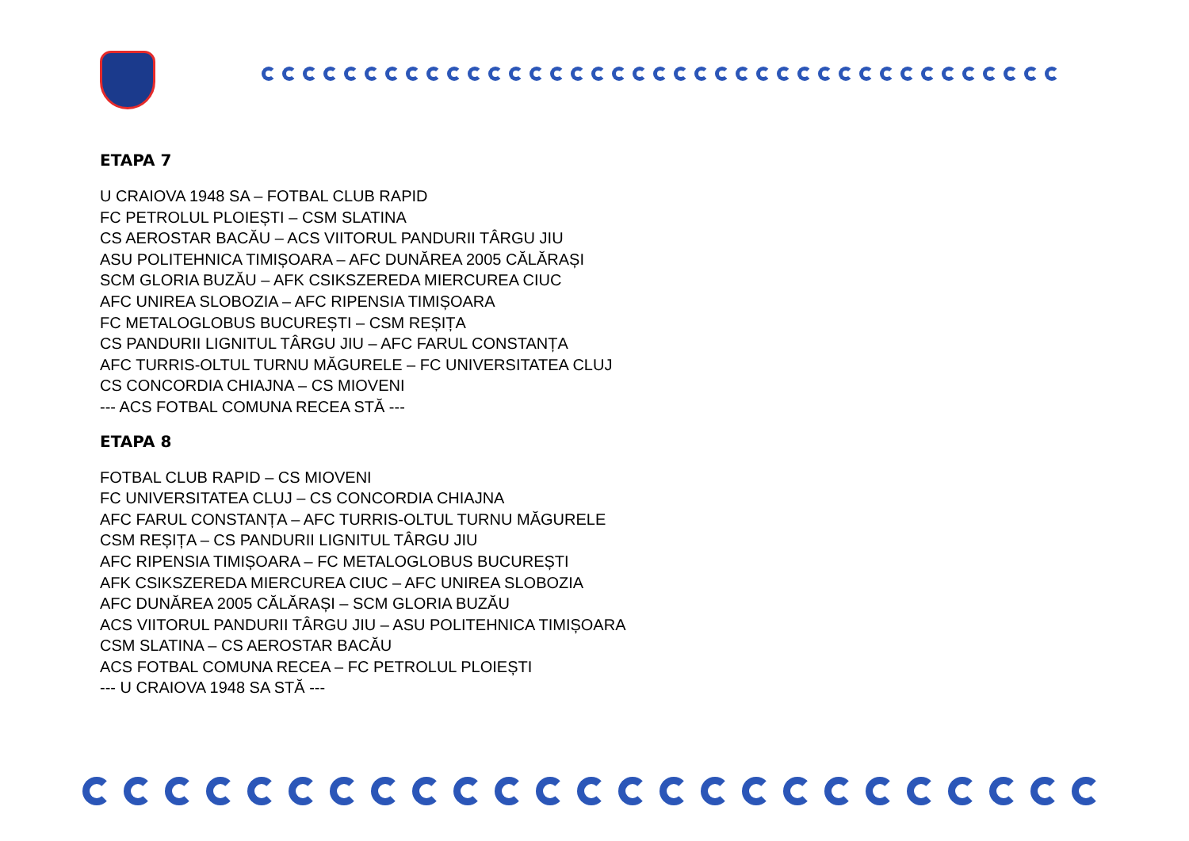ETAPA 7
U CRAIOVA 1948 SA – FOTBAL CLUB RAPID
FC PETROLUL PLOIEȘTI – CSM SLATINA
CS AEROSTAR BACĂU – ACS VIITORUL PANDURII TÂRGU JIU
ASU POLITEHNICA TIMIȘOARA – AFC DUNĂREA 2005 CĂLĂRAȘI
SCM GLORIA BUZĂU – AFK CSIKSZEREDA MIERCUREA CIUC
AFC UNIREA SLOBOZIA – AFC RIPENSIA TIMIȘOARA
FC METALOGLOBUS BUCUREȘTI – CSM REȘIȚA
CS PANDURII LIGNITUL TÂRGU JIU – AFC FARUL CONSTANȚA
AFC TURRIS-OLTUL TURNU MĂGURELE – FC UNIVERSITATEA CLUJ
CS CONCORDIA CHIAJNA – CS MIOVENI
--- ACS FOTBAL COMUNA RECEA STĂ ---
ETAPA 8
FOTBAL CLUB RAPID – CS MIOVENI
FC UNIVERSITATEA CLUJ – CS CONCORDIA CHIAJNA
AFC FARUL CONSTANȚA – AFC TURRIS-OLTUL TURNU MĂGURELE
CSM REȘIȚA – CS PANDURII LIGNITUL TÂRGU JIU
AFC RIPENSIA TIMIȘOARA – FC METALOGLOBUS BUCUREȘTI
AFK CSIKSZEREDA MIERCUREA CIUC – AFC UNIREA SLOBOZIA
AFC DUNĂREA 2005 CĂLĂRAȘI – SCM GLORIA BUZĂU
ACS VIITORUL PANDURII TÂRGU JIU – ASU POLITEHNICA TIMIȘOARA
CSM SLATINA – CS AEROSTAR BACĂU
ACS FOTBAL COMUNA RECEA – FC PETROLUL PLOIEȘTI
--- U CRAIOVA 1948 SA STĂ ---